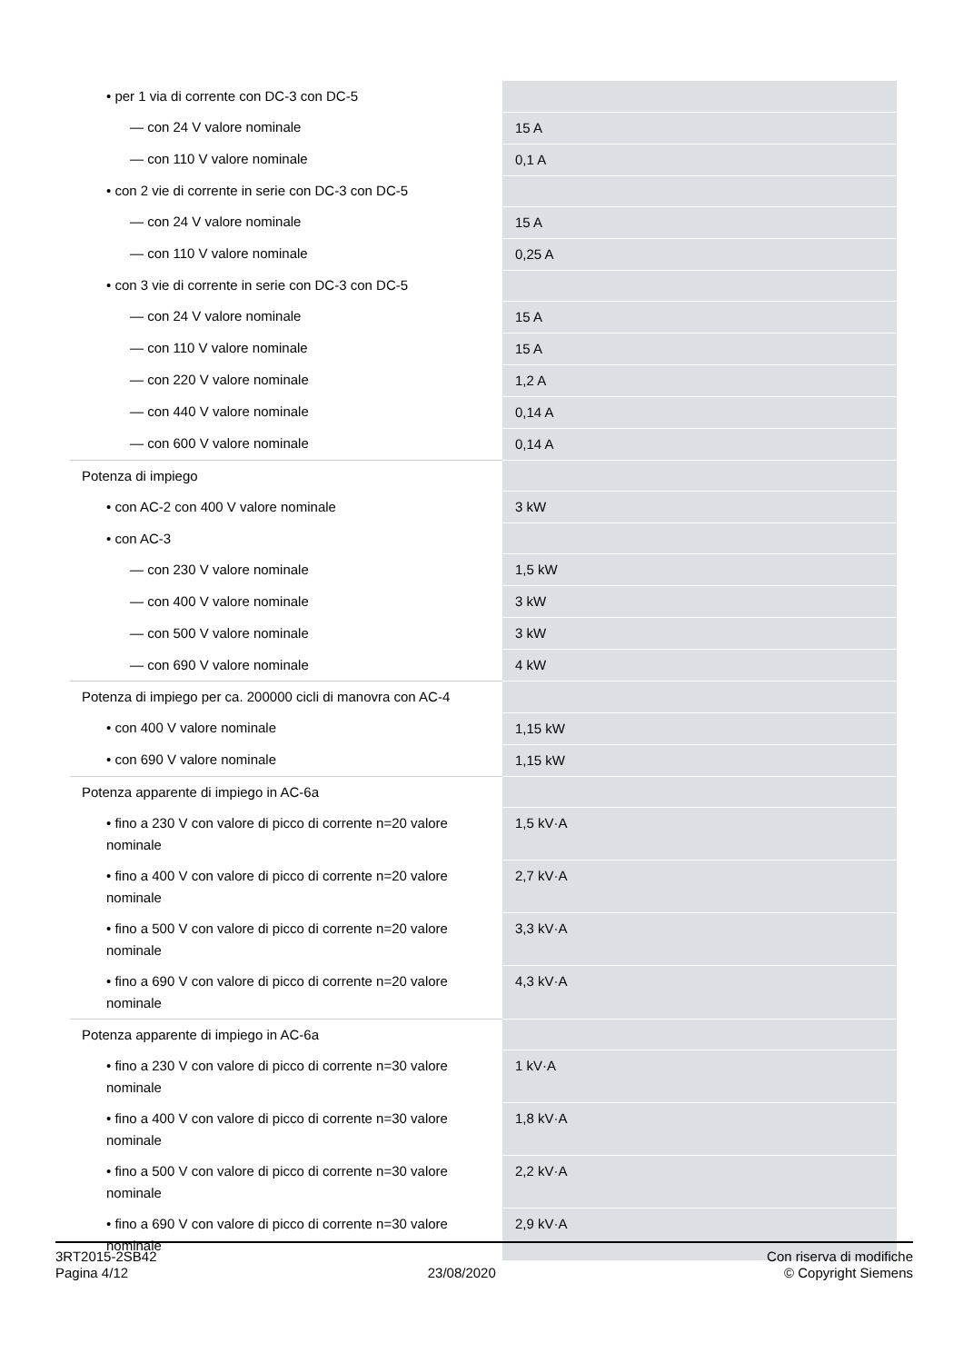| • per 1 via di corrente con DC-3 con DC-5 | |
| — con 24 V valore nominale | 15 A |
| — con 110 V valore nominale | 0,1 A |
| • con 2 vie di corrente in serie con DC-3 con DC-5 | |
| — con 24 V valore nominale | 15 A |
| — con 110 V valore nominale | 0,25 A |
| • con 3 vie di corrente in serie con DC-3 con DC-5 | |
| — con 24 V valore nominale | 15 A |
| — con 110 V valore nominale | 15 A |
| — con 220 V valore nominale | 1,2 A |
| — con 440 V valore nominale | 0,14 A |
| — con 600 V valore nominale | 0,14 A |
| Potenza di impiego | |
| • con AC-2 con 400 V valore nominale | 3 kW |
| • con AC-3 | |
| — con 230 V valore nominale | 1,5 kW |
| — con 400 V valore nominale | 3 kW |
| — con 500 V valore nominale | 3 kW |
| — con 690 V valore nominale | 4 kW |
| Potenza di impiego per ca. 200000 cicli di manovra con AC-4 | |
| • con 400 V valore nominale | 1,15 kW |
| • con 690 V valore nominale | 1,15 kW |
| Potenza apparente di impiego in AC-6a | |
| • fino a 230 V con valore di picco di corrente n=20 valore nominale | 1,5 kV·A |
| • fino a 400 V con valore di picco di corrente n=20 valore nominale | 2,7 kV·A |
| • fino a 500 V con valore di picco di corrente n=20 valore nominale | 3,3 kV·A |
| • fino a 690 V con valore di picco di corrente n=20 valore nominale | 4,3 kV·A |
| Potenza apparente di impiego in AC-6a | |
| • fino a 230 V con valore di picco di corrente n=30 valore nominale | 1 kV·A |
| • fino a 400 V con valore di picco di corrente n=30 valore nominale | 1,8 kV·A |
| • fino a 500 V con valore di picco di corrente n=30 valore nominale | 2,2 kV·A |
| • fino a 690 V con valore di picco di corrente n=30 valore nominale | 2,9 kV·A |
3RT2015-2SB42
Pagina 4/12
23/08/2020
Con riserva di modifiche
© Copyright Siemens